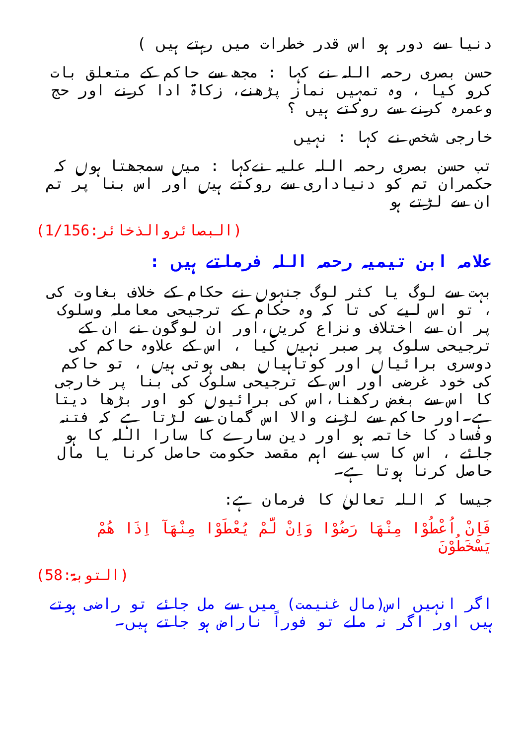دنیا سے دور ہو اس قدر خطرات میں رہتے ہیں )
حسن بصری رحمہ اللہ نے کہا : مجھ سے حاکم کے متعلق بات کرو کیا ، وہ تمہیں نماز پڑھنے، زکاۃ ادا کرنے اور حج وعمرہ کرنے سے روکتے ہیں ؟
خارجی شخص نے کہا : نہیں
تب حسن بصری رحمہ اللہ علیہ نےکہا : میں سمجھتا ہوں کہ حکمران تم کو دنیاداری سے روکتے ہیں اور اس بنا پر تم ان سے لڑتے ہو
(البصائروالذخائر:1/156)
علامہ ابن تیمیہ رحمہ اللہ فرماتے ہیں :
بہت سے لوگ یا کثر لوگ جنہوں نے حکام کے خلاف بغاوت کی ، تو اس لیے کی تا کہ وہ حکام کے ترجیحی معاملہ وسلوک پر ان سے اختلاف ونزاع کریں،اور ان لوگون نے ان کے ترجیحی سلوک پر صبر نہیں کیا ، اس کے علاوہ حاکم کی دوسری برائیاں اور کوتاہیاں بھی ہوتی ہیں ، تو حاکم کی خود غرضی اور اس کے ترجیحی سلوک کی بنا پر خارجی کا اس سے بغض رکھنا،اس کی برائیوں کو اور بڑھا دیتا ہے۔اور حاکم سے لڑنے والا اس گمان سے لڑتا ہے کہ فتنہ وفساد کا خاتمہ ہو اور دین سارے کا سارا اللہ کا ہو جائے ، اس کا سب سے اہم مقصد حکومت حاصل کرنا یا مال حاصل کرنا ہوتا ہے۔
جیسا کہ اللہ تعالیٰ کا فرمان ہے:
فَاِنْ اُعْطُوْا مِنْهَا رَضُوْا وَاِنْ لَّمْ يُعْطَوْا مِنْهَآ اِذَا هُمْ يَسْخَطُوْنَ
(التوبۃ:58)
اگر انہیں اس(مال غنیمت) میں سے مل جائے تو راضی ہوتے ہیں اور اگر نہ ملے تو فوراً ناراض ہو جاتے ہیں۔